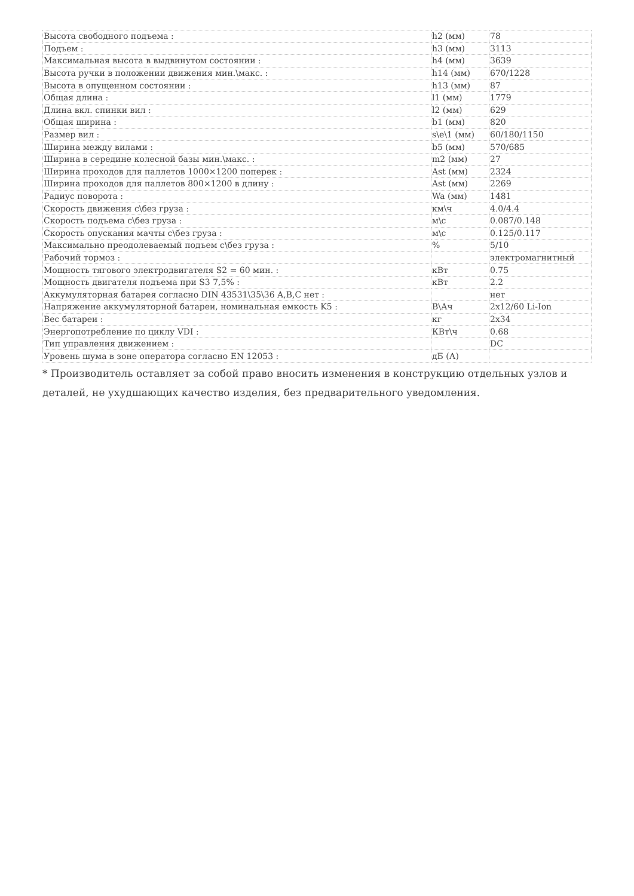| Высота свободного подъема : | h2 (мм) | 78 |
| Подъем : | h3 (мм) | 3113 |
| Максимальная высота в выдвинутом состоянии : | h4 (мм) | 3639 |
| Высота ручки в положении движения мин.\макс. : | h14 (мм) | 670/1228 |
| Высота в опущенном состоянии : | h13 (мм) | 87 |
| Общая длина : | l1 (мм) | 1779 |
| Длина вкл. спинки вил : | l2 (мм) | 629 |
| Общая ширина : | b1 (мм) | 820 |
| Размер вил : | s\e\1 (мм) | 60/180/1150 |
| Ширина между вилами : | b5 (мм) | 570/685 |
| Ширина в середине колесной базы мин.\макс. : | m2 (мм) | 27 |
| Ширина проходов для паллетов 1000×1200 поперек : | Ast (мм) | 2324 |
| Ширина проходов для паллетов 800×1200 в длину : | Ast (мм) | 2269 |
| Радиус поворота : | Wa (мм) | 1481 |
| Скорость движения с\без груза : | км\ч | 4.0/4.4 |
| Скорость подъема с\без груза : | м\с | 0.087/0.148 |
| Скорость опускания мачты с\без груза : | м\с | 0.125/0.117 |
| Максимально преодолеваемый подъем с\без груза : | % | 5/10 |
| Рабочий тормоз : | | электромагнитный |
| Мощность тягового электродвигателя S2 = 60 мин. : | кВт | 0.75 |
| Мощность двигателя подъема при S3 7,5% : | кВт | 2.2 |
| Аккумуляторная батарея согласно DIN 43531\35\36 A,B,C нет : | | нет |
| Напряжение аккумуляторной батареи, номинальная емкость K5 : | В\Ач | 2x12/60 Li-Ion |
| Вес батареи : | кг | 2x34 |
| Энергопотребление по циклу VDI : | КВт\ч | 0.68 |
| Тип управления движением : | | DC |
| Уровень шума в зоне оператора согласно EN 12053 : | дБ (А) | |
* Производитель оставляет за собой право вносить изменения в конструкцию отдельных узлов и деталей, не ухудшающих качество изделия, без предварительного уведомления.